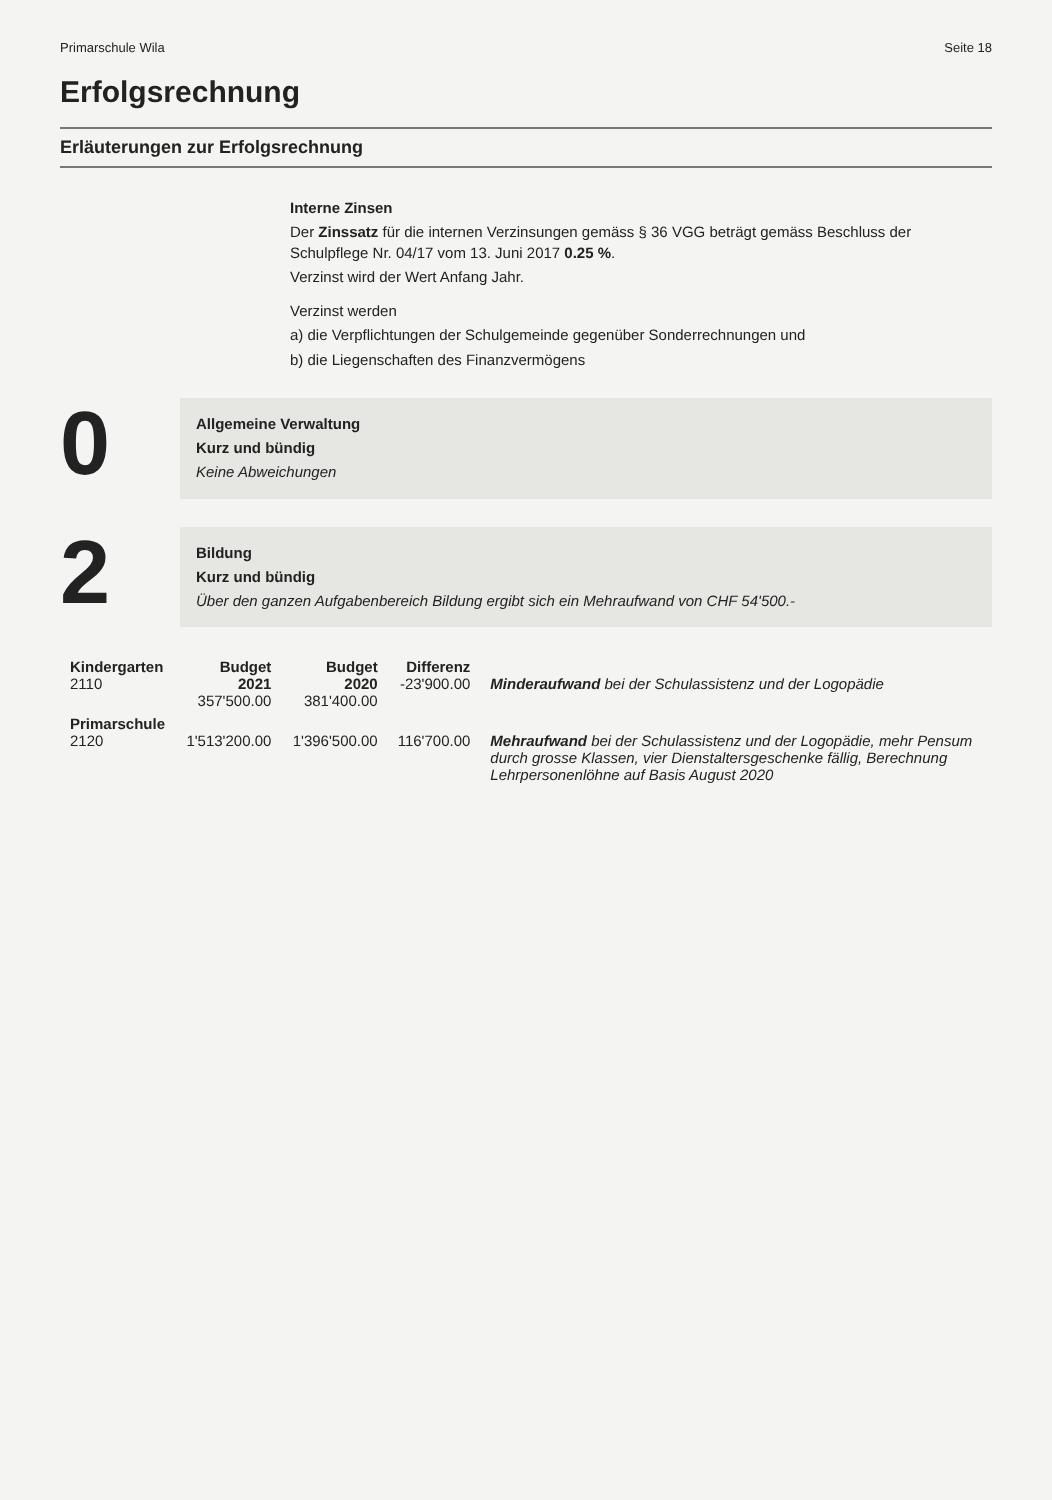Primarschule Wila Seite 18
Erfolgsrechnung
Erläuterungen zur Erfolgsrechnung
Interne Zinsen
Der Zinssatz für die internen Verzinsungen gemäss § 36 VGG beträgt gemäss Beschluss der Schulpflege Nr. 04/17 vom 13. Juni 2017 0.25 %.
Verzinst wird der Wert Anfang Jahr.
Verzinst werden
a) die Verpflichtungen der Schulgemeinde gegenüber Sonderrechnungen und
b) die Liegenschaften des Finanzvermögens
0
Allgemeine Verwaltung
Kurz und bündig
Keine Abweichungen
2
Bildung
Kurz und bündig
Über den ganzen Aufgabenbereich Bildung ergibt sich ein Mehraufwand von CHF 54'500.-
| Kindergarten 2110 | Budget 2021 357'500.00 | Budget 2020 381'400.00 | Differenz -23'900.00 | Minderaufwand bei der Schulassistenz und der Logopädie |
| Primarschule 2120 | 1'513'200.00 | 1'396'500.00 | 116'700.00 | Mehraufwand bei der Schulassistenz und der Logopädie, mehr Pensum durch grosse Klassen, vier Dienstaltersgeschenke fällig, Berechnung Lehrpersonenlöhne auf Basis August 2020 |